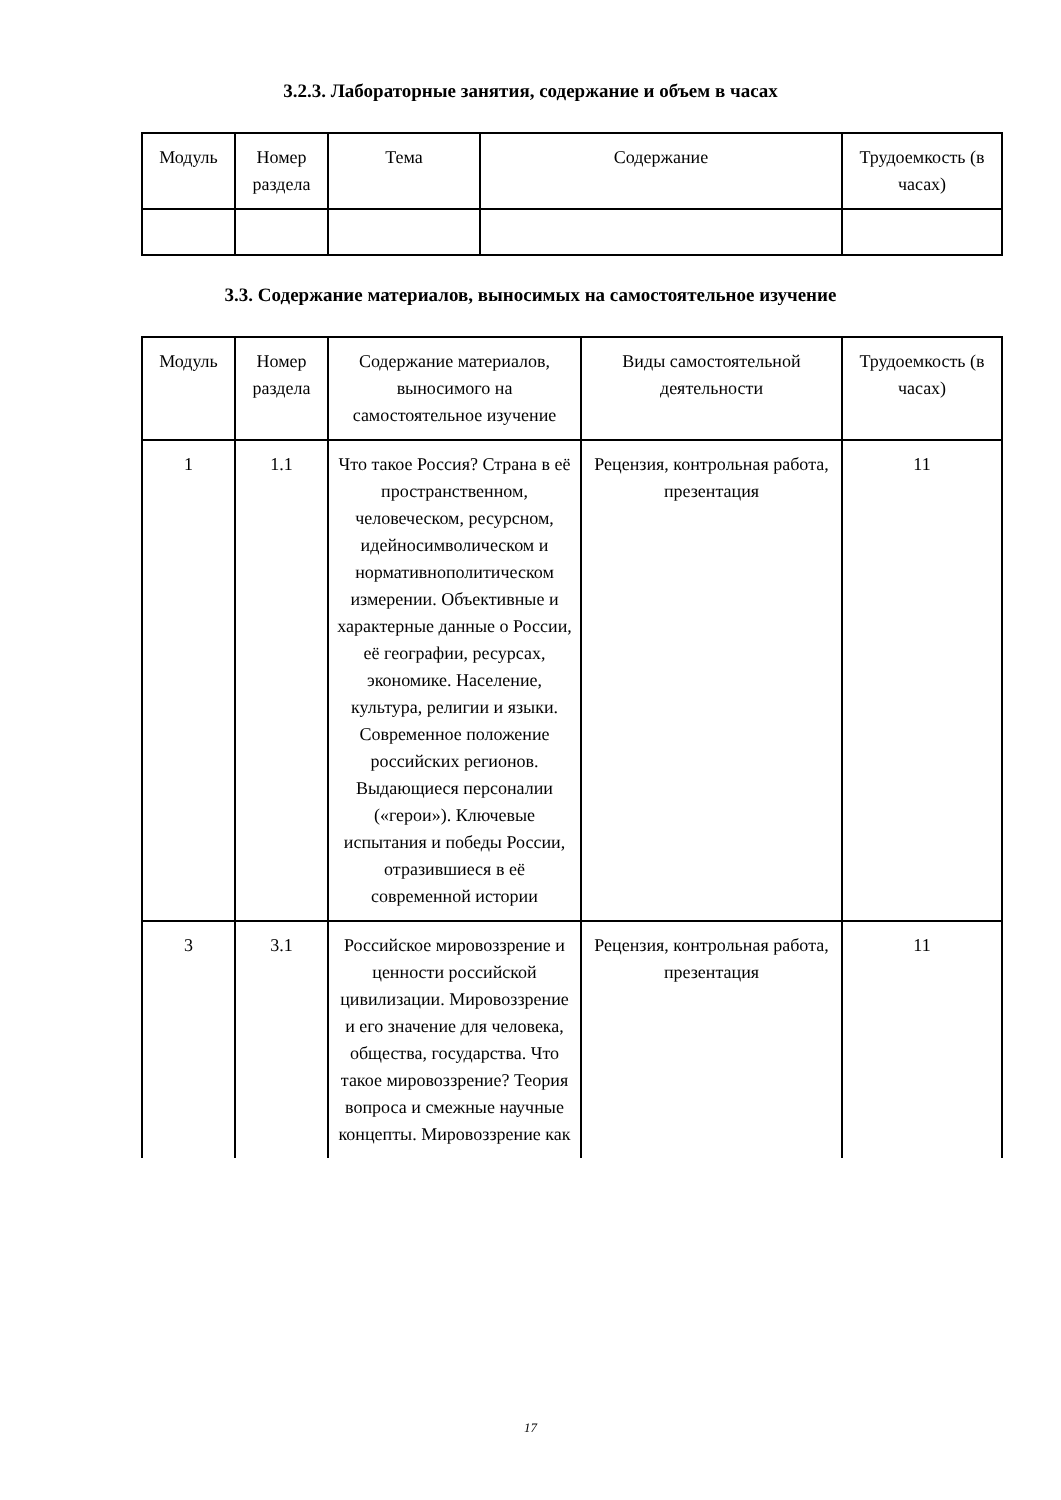3.2.3. Лабораторные занятия, содержание и объем в часах
| Модуль | Номер раздела | Тема | Содержание | Трудоемкость (в часах) |
| --- | --- | --- | --- | --- |
3.3. Содержание материалов, выносимых на самостоятельное изучение
| Модуль | Номер раздела | Содержание материалов, выносимого на самостоятельное изучение | Виды самостоятельной деятельности | Трудоемкость (в часах) |
| --- | --- | --- | --- | --- |
| 1 | 1.1 | Что такое Россия? Страна в её пространственном, человеческом, ресурсном, идейносимволическом и нормативнополитическом измерении. Объективные и характерные данные о России, её географии, ресурсах, экономике. Население, культура, религии и языки. Современное положение российских регионов. Выдающиеся персоналии («герои»). Ключевые испытания и победы России, отразившиеся в её современной истории | Рецензия, контрольная работа, презентация | 11 |
| 3 | 3.1 | Российское мировоззрение и ценности российской цивилизации. Мировоззрение и его значение для человека, общества, государства. Что такое мировоззрение? Теория вопроса и смежные научные концепты. Мировоззрение как | Рецензия, контрольная работа, презентация | 11 |
17